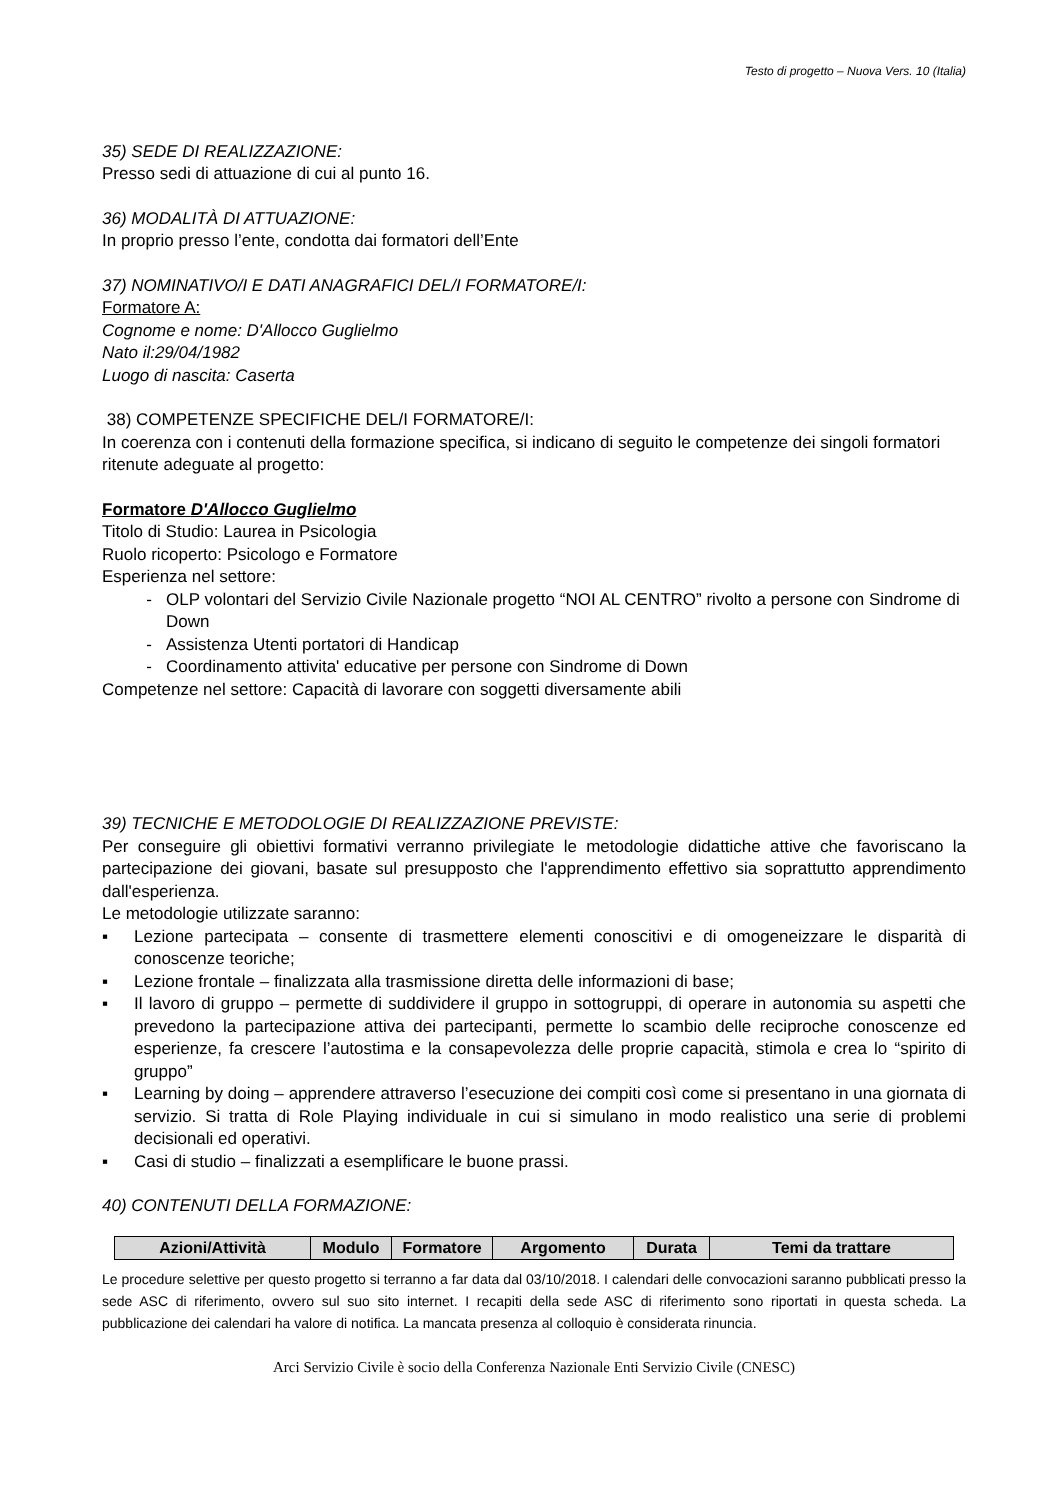Testo di progetto – Nuova Vers. 10 (Italia)
35) SEDE DI REALIZZAZIONE:
Presso sedi di attuazione di cui al punto 16.
36) MODALITÀ DI ATTUAZIONE:
In proprio presso l’ente, condotta dai formatori dell’Ente
37) NOMINATIVO/I E DATI ANAGRAFICI DEL/I FORMATORE/I:
Formatore A:
Cognome e nome: D'Allocco Guglielmo
Nato il:29/04/1982
Luogo di nascita: Caserta
38) COMPETENZE SPECIFICHE DEL/I FORMATORE/I:
In coerenza con i contenuti della formazione specifica, si indicano di seguito le competenze dei singoli formatori ritenute adeguate al progetto:
Formatore D'Allocco Guglielmo
Titolo di Studio: Laurea in Psicologia
Ruolo ricoperto: Psicologo e Formatore
Esperienza nel settore:
OLP volontari del Servizio Civile Nazionale progetto “NOI AL CENTRO” rivolto a persone con Sindrome di Down
Assistenza Utenti portatori di Handicap
Coordinamento attivita' educative per persone con Sindrome di Down
Competenze nel settore: Capacità di lavorare con soggetti diversamente abili
39) TECNICHE E METODOLOGIE DI REALIZZAZIONE PREVISTE:
Per conseguire gli obiettivi formativi verranno privilegiate le metodologie didattiche attive che favoriscano la partecipazione dei giovani, basate sul presupposto che l'apprendimento effettivo sia soprattutto apprendimento dall'esperienza.
Le metodologie utilizzate saranno:
▪ Lezione partecipata – consente di trasmettere elementi conoscitivi e di omogeneizzare le disparità di conoscenze teoriche;
▪ Lezione frontale – finalizzata alla trasmissione diretta delle informazioni di base;
▪ Il lavoro di gruppo – permette di suddividere il gruppo in sottogruppi, di operare in autonomia su aspetti che prevedono la partecipazione attiva dei partecipanti, permette lo scambio delle reciproche conoscenze ed esperienze, fa crescere l’autostima e la consapevolezza delle proprie capacità, stimola e crea lo “spirito di gruppo”
▪ Learning by doing – apprendere attraverso l’esecuzione dei compiti così come si presentano in una giornata di servizio. Si tratta di Role Playing individuale in cui si simulano in modo realistico una serie di problemi decisionali ed operativi.
▪ Casi di studio – finalizzati a esemplificare le buone prassi.
40) CONTENUTI DELLA FORMAZIONE:
| Azioni/Attività | Modulo | Formatore | Argomento | Durata | Temi da trattare |
| --- | --- | --- | --- | --- | --- |
Le procedure selettive per questo progetto si terranno a far data dal 03/10/2018. I calendari delle convocazioni saranno pubblicati presso la sede ASC di riferimento, ovvero sul suo sito internet. I recapiti della sede ASC di riferimento sono riportati in questa scheda. La pubblicazione dei calendari ha valore di notifica. La mancata presenza al colloquio è considerata rinuncia.
Arci Servizio Civile è socio della Conferenza Nazionale Enti Servizio Civile (CNESC)